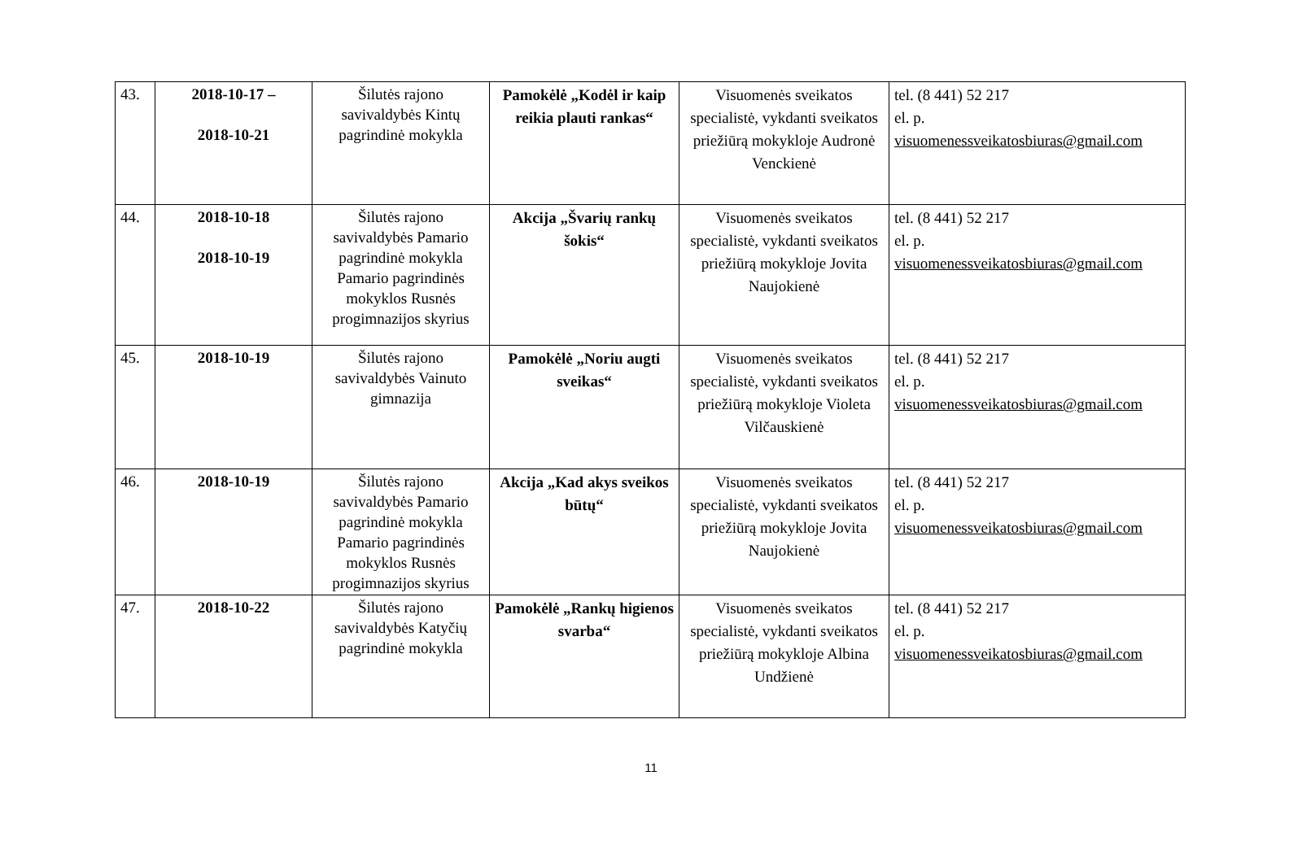| 43. | 2018-10-17 – 2018-10-21 | Šilutės rajono savivaldybės Kintų pagrindinė mokykla | Pamokėlė „Kodėl ir kaip reikia plauti rankas“ | Visuomenės sveikatos specialistė, vykdanti sveikatos priežiūrą mokykloje Audronė Venckienė | tel. (8 441) 52 217 el. p. visuomenessveikatosbiuras@gmail.com |
| 44. | 2018-10-18 2018-10-19 | Šilutės rajono savivaldybės Pamario pagrindinė mokykla Pamario pagrindinės mokyklos Rusnės progimnazijos skyrius | Akcija „Švarių rankų šokis“ | Visuomenės sveikatos specialistė, vykdanti sveikatos priežiūrą mokykloje Jovita Naujokienė | tel. (8 441) 52 217 el. p. visuomenessveikatosbiuras@gmail.com |
| 45. | 2018-10-19 | Šilutės rajono savivaldybės Vainuto gimnazija | Pamokėlė „Noriu augti sveikas“ | Visuomenės sveikatos specialistė, vykdanti sveikatos priežiūrą mokykloje Violeta Vilčauskienė | tel. (8 441) 52 217 el. p. visuomenessveikatosbiuras@gmail.com |
| 46. | 2018-10-19 | Šilutės rajono savivaldybės Pamario pagrindinė mokykla Pamario pagrindinės mokyklos Rusnės progimnazijos skyrius | Akcija „Kad akys sveikos būtų“ | Visuomenės sveikatos specialistė, vykdanti sveikatos priežiūrą mokykloje Jovita Naujokienė | tel. (8 441) 52 217 el. p. visuomenessveikatosbiuras@gmail.com |
| 47. | 2018-10-22 | Šilutės rajono savivaldybės Katyčių pagrindinė mokykla | Pamokėlė „Rankų higienos svarba“ | Visuomenės sveikatos specialistė, vykdanti sveikatos priežiūrą mokykloje Albina Undžienė | tel. (8 441) 52 217 el. p. visuomenessveikatosbiuras@gmail.com |
11